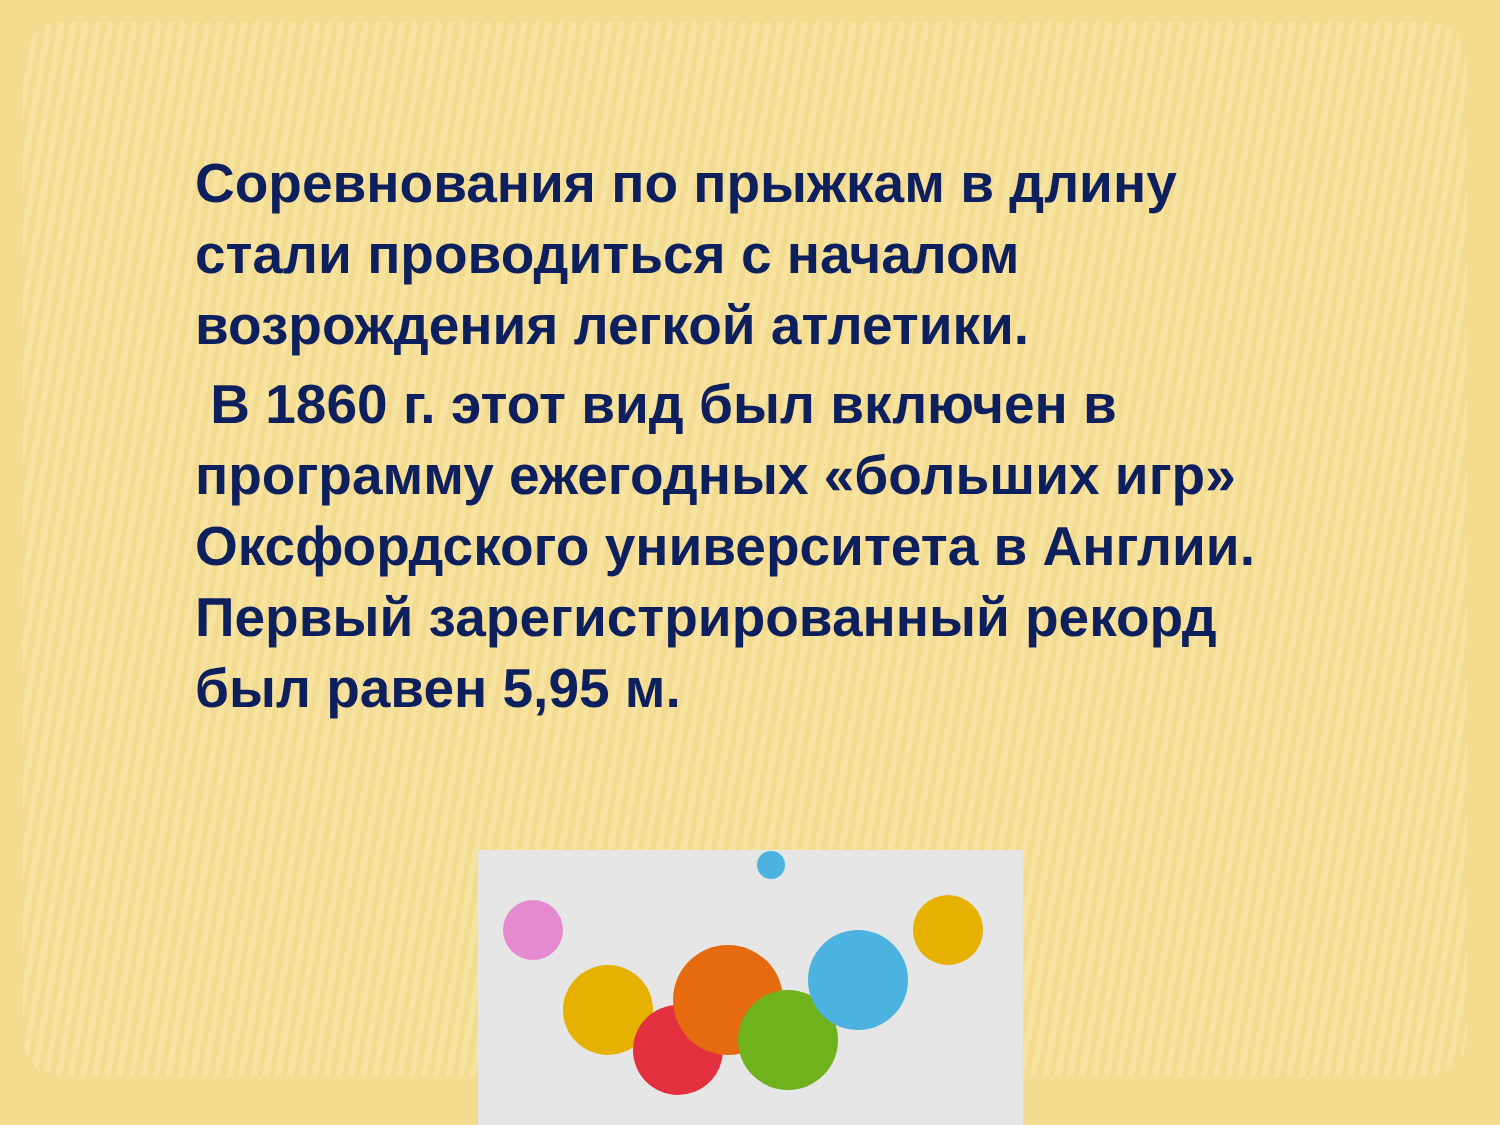Соревнования по прыжкам в длину стали проводиться с началом возрождения легкой атлетики.
В 1860 г. этот вид был включен в программу ежегодных «больших игр» Оксфордского университета в Англии. Первый зарегистрированный рекорд был равен 5,95 м.